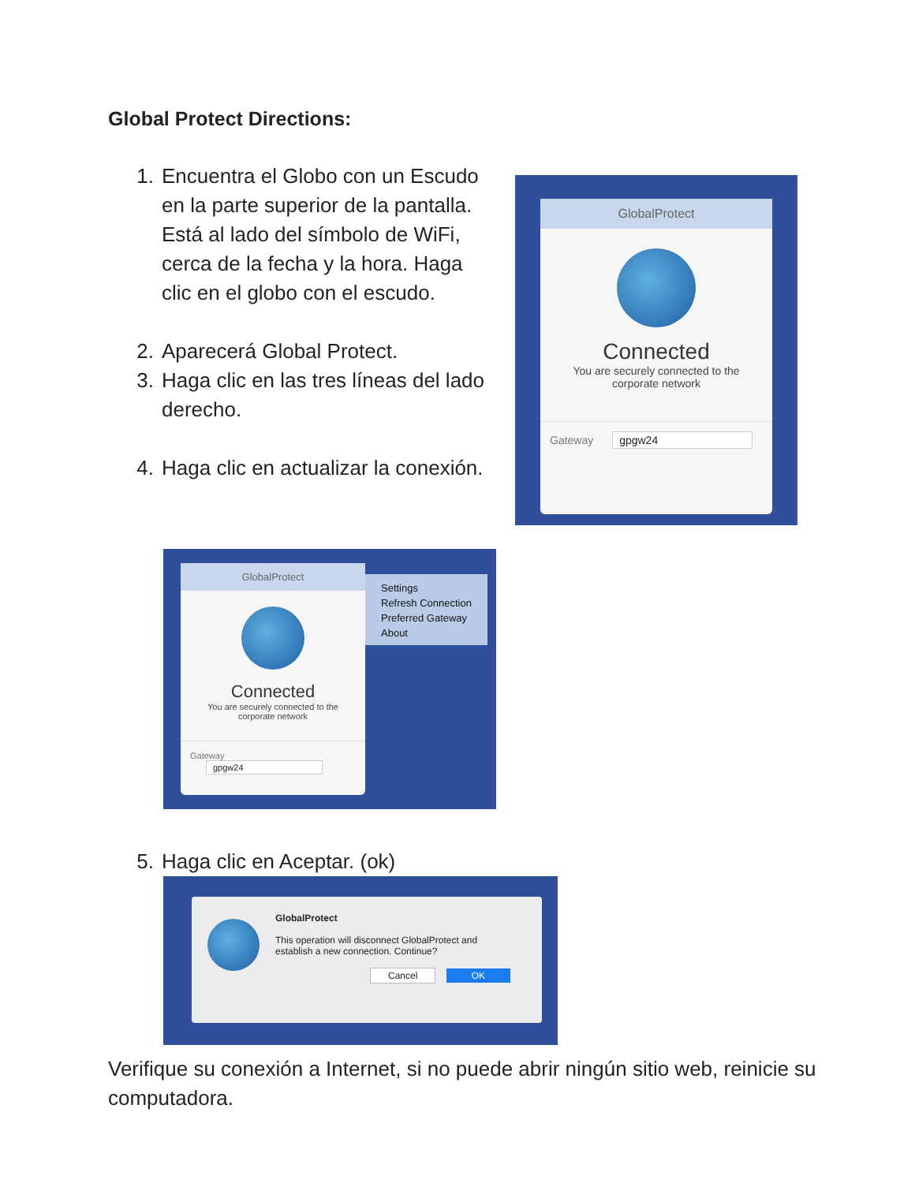Global Protect Directions:
1. Encuentra el Globo con un Escudo en la parte superior de la pantalla. Está al lado del símbolo de WiFi, cerca de la fecha y la hora. Haga clic en el globo con el escudo.
2. Aparecerá Global Protect.
3. Haga clic en las tres líneas del lado derecho.
4. Haga clic en actualizar la conexión.
GlobalProtect
Connected
You are securely connected to the
corporate network
Gateway gpgw24
GlobalProtect
Connected
You are securely connected to the
corporate network
Gateway gpgw24
Settings
Refresh Connection
Preferred Gateway
About
5. Haga clic en Aceptar. (ok)
GlobalProtect
This operation will disconnect GlobalProtect and
establish a new connection. Continue?
Cancel OK
Verifique su conexión a Internet, si no puede abrir ningún sitio web, reinicie su computadora.